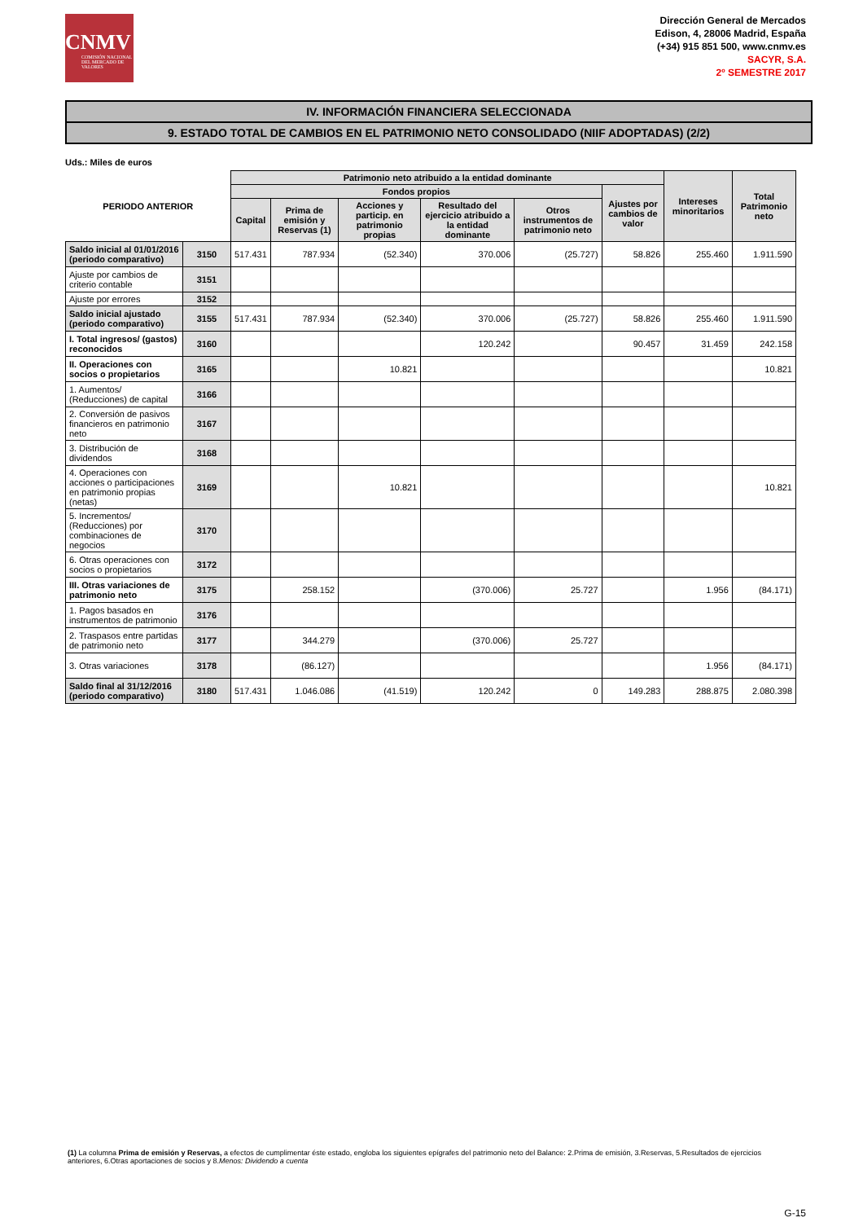CNMV
COMISIÓN NACIONAL DEL MERCADO DE VALORES
Dirección General de Mercados
Edison, 4, 28006 Madrid, España
(+34) 915 851 500, www.cnmv.es
SACYR, S.A.
2º SEMESTRE 2017
IV. INFORMACIÓN FINANCIERA SELECCIONADA
9. ESTADO TOTAL DE CAMBIOS EN EL PATRIMONIO NETO CONSOLIDADO (NIIF ADOPTADAS) (2/2)
Uds.: Miles de euros
| PERIODO ANTERIOR | | Patrimonio neto atribuido a la entidad dominante | | | | | | Intereses minoritarios | Total Patrimonio neto |
| --- | --- | --- | --- | --- | --- | --- | --- | --- | --- |
| | | Fondos propios | | | | | Ajustes por cambios de valor | | |
| | | Capital | Prima de emisión y Reservas (1) | Acciones y particip. en patrimonio propias | Resultado del ejercicio atribuido a la entidad dominante | Otros instrumentos de patrimonio neto | | | |
| Saldo inicial al 01/01/2016 (periodo comparativo) | 3150 | 517.431 | 787.934 | (52.340) | 370.006 | (25.727) | 58.826 | 255.460 | 1.911.590 |
| Ajuste por cambios de criterio contable | 3151 | | | | | | | | |
| Ajuste por errores | 3152 | | | | | | | | |
| Saldo inicial ajustado (periodo comparativo) | 3155 | 517.431 | 787.934 | (52.340) | 370.006 | (25.727) | 58.826 | 255.460 | 1.911.590 |
| I. Total ingresos/ (gastos) reconocidos | 3160 | | | | 120.242 | | 90.457 | 31.459 | 242.158 |
| II. Operaciones con socios o propietarios | 3165 | | | 10.821 | | | | | 10.821 |
| 1. Aumentos/ (Reducciones) de capital | 3166 | | | | | | | | |
| 2. Conversión de pasivos financieros en patrimonio neto | 3167 | | | | | | | | |
| 3. Distribución de dividendos | 3168 | | | | | | | | |
| 4. Operaciones con acciones o participaciones en patrimonio propias (netas) | 3169 | | | 10.821 | | | | | 10.821 |
| 5. Incrementos/ (Reducciones) por combinaciones de negocios | 3170 | | | | | | | | |
| 6. Otras operaciones con socios o propietarios | 3172 | | | | | | | | |
| III. Otras variaciones de patrimonio neto | 3175 | | 258.152 | | (370.006) | 25.727 | | 1.956 | (84.171) |
| 1. Pagos basados en instrumentos de patrimonio | 3176 | | | | | | | | |
| 2. Traspasos entre partidas de patrimonio neto | 3177 | | 344.279 | | (370.006) | 25.727 | | | |
| 3. Otras variaciones | 3178 | | (86.127) | | | | | 1.956 | (84.171) |
| Saldo final al 31/12/2016 (periodo comparativo) | 3180 | 517.431 | 1.046.086 | (41.519) | 120.242 | 0 | 149.283 | 288.875 | 2.080.398 |
(1) La columna Prima de emisión y Reservas, a efectos de cumplimentar éste estado, engloba los siguientes epígrafes del patrimonio neto del Balance: 2.Prima de emisión, 3.Reservas, 5.Resultados de ejercicios anteriores, 6.Otras aportaciones de socios y 8.Menos: Dividendo a cuenta
G-15